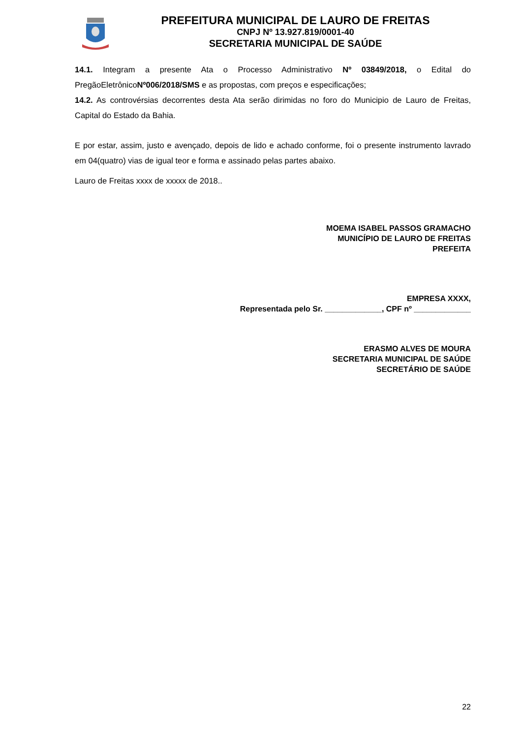PREFEITURA MUNICIPAL DE LAURO DE FREITAS
CNPJ Nº 13.927.819/0001-40
SECRETARIA MUNICIPAL DE SAÚDE
14.1. Integram a presente Ata o Processo Administrativo Nº 03849/2018, o Edital do PregãoEletrônicoNº006/2018/SMS e as propostas, com preços e especificações;
14.2. As controvérsias decorrentes desta Ata serão dirimidas no foro do Municipio de Lauro de Freitas, Capital do Estado da Bahia.
E por estar, assim, justo e avençado, depois de lido e achado conforme, foi o presente instrumento lavrado em 04(quatro) vias de igual teor e forma e assinado pelas partes abaixo.
Lauro de Freitas xxxx de xxxxx de 2018..
MOEMA ISABEL PASSOS GRAMACHO
MUNICÍPIO DE LAURO DE FREITAS
PREFEITA
EMPRESA XXXX,
Representada pelo Sr. _____________, CPF nº _____________
ERASMO ALVES DE MOURA
SECRETARIA MUNICIPAL DE SAÚDE
SECRETÁRIO DE SAÚDE
22